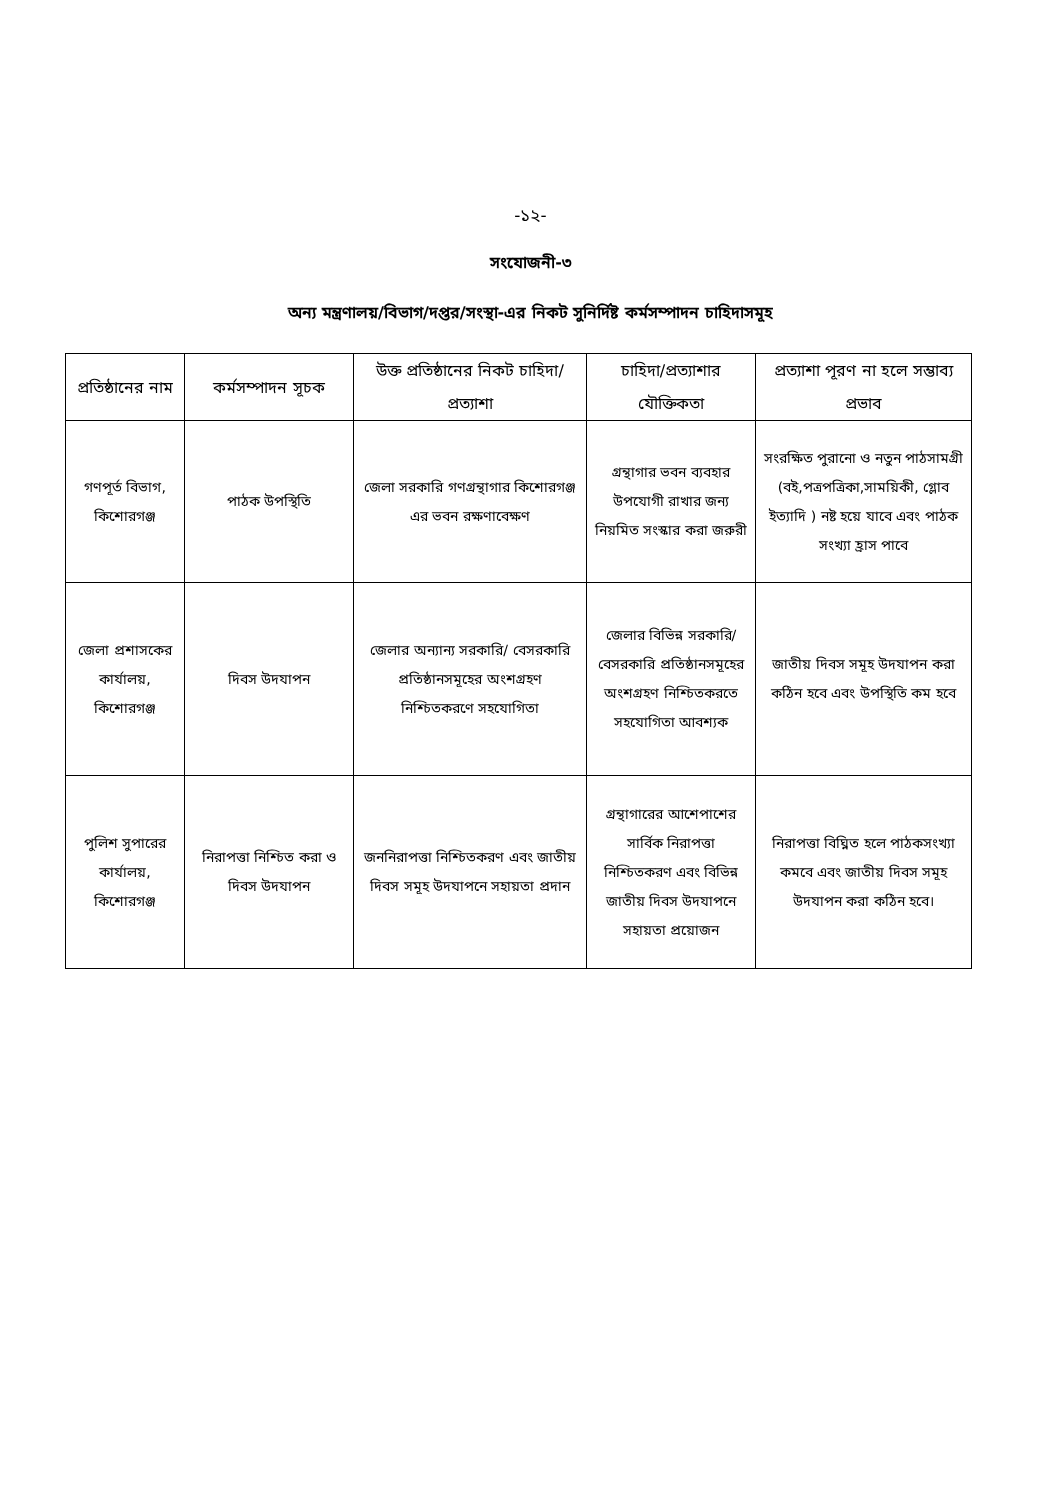-১২-
সংযোজনী-৩
অন্য মন্ত্রণালয়/বিভাগ/দপ্তর/সংস্থা-এর নিকট সুনির্দিষ্ট কর্মসম্পাদন চাহিদাসমূহ
| প্রতিষ্ঠানের নাম | কর্মসম্পাদন সূচক | উক্ত প্রতিষ্ঠানের নিকট চাহিদা/ প্রত্যাশা | চাহিদা/প্রত্যাশার যৌক্তিকতা | প্রত্যাশা পূরণ না হলে সম্ভাব্য প্রভাব |
| --- | --- | --- | --- | --- |
| গণপূর্ত বিভাগ, কিশোরগঞ্জ | পাঠক উপস্থিতি | জেলা সরকারি গণগ্রন্থাগার কিশোরগঞ্জ এর ভবন রক্ষণাবেক্ষণ | গ্রন্থাগার ভবন ব্যবহার উপযোগী রাখার জন্য নিয়মিত সংস্কার করা জরুরী | সংরক্ষিত পুরানো ও নতুন পাঠসামগ্রী (বই,পত্রপত্রিকা,সাময়িকী, গ্লোব ইত্যাদি ) নষ্ট হয়ে যাবে এবং পাঠক সংখ্যা হ্রাস পাবে |
| জেলা প্রশাসকের কার্যালয়, কিশোরগঞ্জ | দিবস উদযাপন | জেলার অন্যান্য সরকারি/ বেসরকারি প্রতিষ্ঠানসমূহের অংশগ্রহণ নিশ্চিতকরণে সহযোগিতা | জেলার বিভিন্ন সরকারি/ বেসরকারি প্রতিষ্ঠানসমূহের অংশগ্রহণ নিশ্চিতকরতে সহযোগিতা আবশ্যক | জাতীয় দিবস সমূহ উদযাপন করা কঠিন হবে এবং উপস্থিতি কম হবে |
| পুলিশ সুপারের কার্যালয়, কিশোরগঞ্জ | নিরাপত্তা নিশ্চিত করা ও দিবস উদযাপন | জননিরাপত্তা নিশ্চিতকরণ এবং জাতীয় দিবস সমূহ উদযাপনে সহায়তা প্রদান | গ্রন্থাগারের আশেপাশের সার্বিক নিরাপত্তা নিশ্চিতকরণ এবং বিভিন্ন জাতীয় দিবস উদযাপনে সহায়তা প্রয়োজন | নিরাপত্তা বিঘ্নিত হলে পাঠকসংখ্যা কমবে এবং জাতীয় দিবস সমূহ উদযাপন করা কঠিন হবে। |